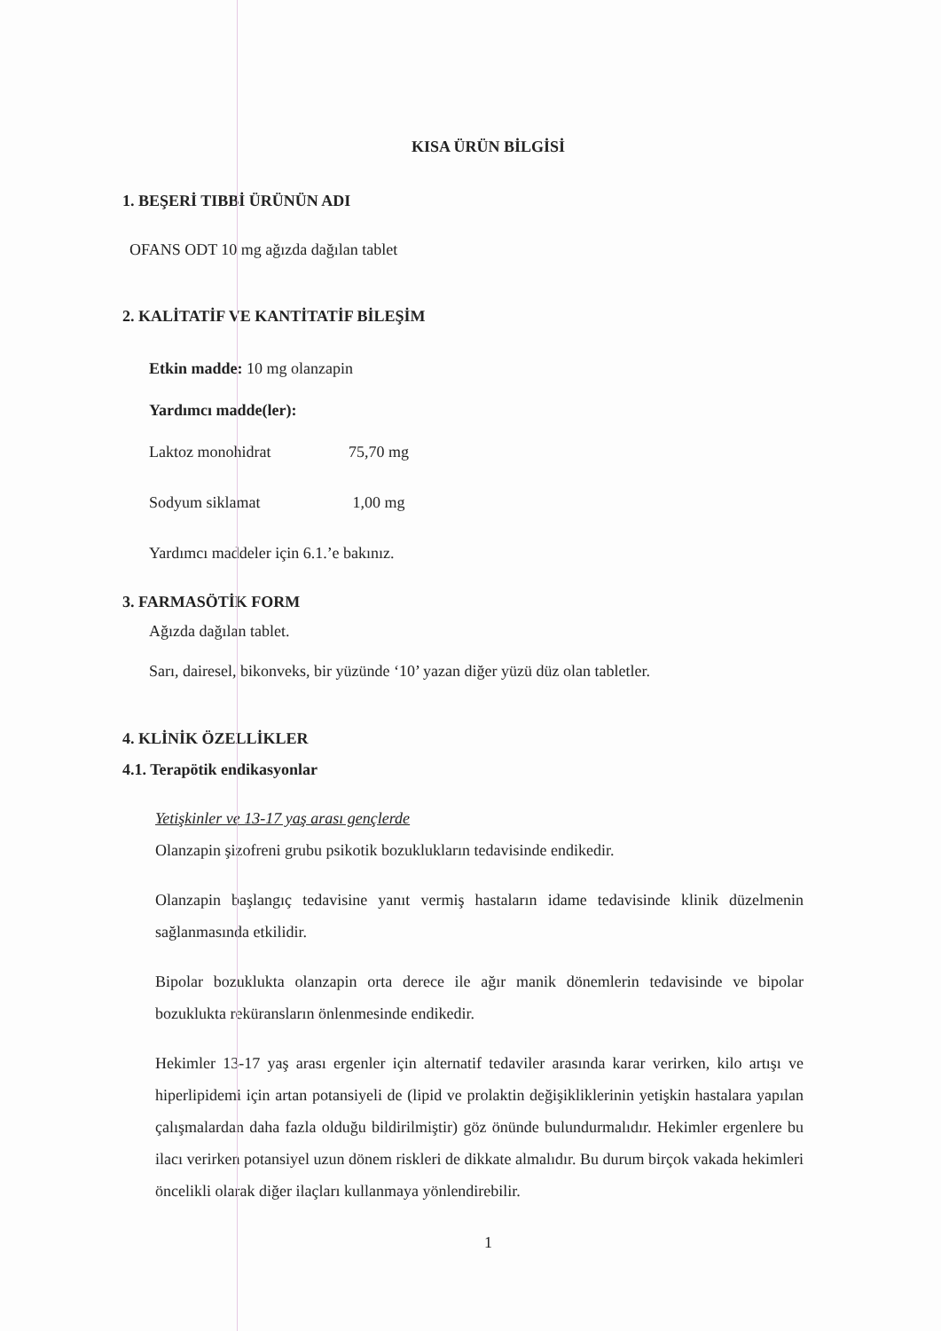KISA ÜRÜN BİLGİSİ
1. BEŞERİ TIBBİ ÜRÜNÜN ADI
OFANS ODT 10 mg ağızda dağılan tablet
2. KALİTATİF VE KANTİTATİF BİLEŞİM
Etkin madde: 10 mg olanzapin
Yardımcı madde(ler):
Laktoz monohidrat 75,70 mg
Sodyum siklamat 1,00 mg
Yardımcı maddeler için 6.1.’e bakınız.
3. FARMASÖTİK FORM
Ağızda dağılan tablet.
Sarı, dairesel, bikonveks, bir yüzünde ‘10’ yazan diğer yüzü düz olan tabletler.
4. KLİNİK ÖZELLİKLER
4.1. Terapötik endikasyonlar
Yetişkinler ve 13-17 yaş arası gençlerde
Olanzapin şizofreni grubu psikotik bozuklukların tedavisinde endikedir.
Olanzapin başlangıç tedavisine yanıt vermiş hastaların idame tedavisinde klinik düzelmenin sağlanmasında etkilidir.
Bipolar bozuklukta olanzapin orta derece ile ağır manik dönemlerin tedavisinde ve bipolar bozuklukta reküransların önlenmesinde endikedir.
Hekimler 13-17 yaş arası ergenler için alternatif tedaviler arasında karar verirken, kilo artışı ve hiperlipidemi için artan potansiyeli de (lipid ve prolaktin değişikliklerinin yetişkin hastalara yapılan çalışmalardan daha fazla olduğu bildirilmiştir) göz önünde bulundurmalıdır. Hekimler ergenlere bu ilacı verirken potansiyel uzun dönem riskleri de dikkate almalıdır. Bu durum birçok vakada hekimleri öncelikli olarak diğer ilaçları kullanmaya yönlendirebilir.
1